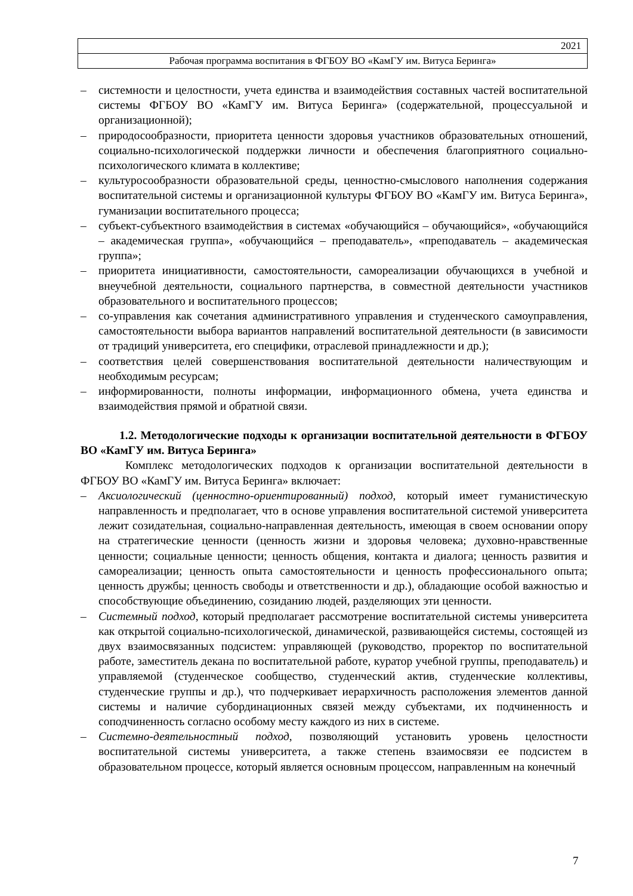| 2021 |
| Рабочая программа воспитания в ФГБОУ ВО «КамГУ им. Витуса Беринга» |
– системности и целостности, учета единства и взаимодействия составных частей воспитательной системы ФГБОУ ВО «КамГУ им. Витуса Беринга» (содержательной, процессуальной и организационной);
– природосообразности, приоритета ценности здоровья участников образовательных отношений, социально-психологической поддержки личности и обеспечения благоприятного социально-психологического климата в коллективе;
– культуросообразности образовательной среды, ценностно-смыслового наполнения содержания воспитательной системы и организационной культуры ФГБОУ ВО «КамГУ им. Витуса Беринга», гуманизации воспитательного процесса;
– субъект-субъектного взаимодействия в системах «обучающийся – обучающийся», «обучающийся – академическая группа», «обучающийся – преподаватель», «преподаватель – академическая группа»;
– приоритета инициативности, самостоятельности, самореализации обучающихся в учебной и внеучебной деятельности, социального партнерства, в совместной деятельности участников образовательного и воспитательного процессов;
– со-управления как сочетания административного управления и студенческого самоуправления, самостоятельности выбора вариантов направлений воспитательной деятельности (в зависимости от традиций университета, его специфики, отраслевой принадлежности и др.);
– соответствия целей совершенствования воспитательной деятельности наличествующим и необходимым ресурсам;
– информированности, полноты информации, информационного обмена, учета единства и взаимодействия прямой и обратной связи.
1.2. Методологические подходы к организации воспитательной деятельности в ФГБОУ ВО «КамГУ им. Витуса Беринга»
Комплекс методологических подходов к организации воспитательной деятельности в ФГБОУ ВО «КамГУ им. Витуса Беринга» включает:
– Аксиологический (ценностно-ориентированный) подход, который имеет гуманистическую направленность и предполагает, что в основе управления воспитательной системой университета лежит созидательная, социально-направленная деятельность, имеющая в своем основании опору на стратегические ценности (ценность жизни и здоровья человека; духовно-нравственные ценности; социальные ценности; ценность общения, контакта и диалога; ценность развития и самореализации; ценность опыта самостоятельности и ценность профессионального опыта; ценность дружбы; ценность свободы и ответственности и др.), обладающие особой важностью и способствующие объединению, созиданию людей, разделяющих эти ценности.
– Системный подход, который предполагает рассмотрение воспитательной системы университета как открытой социально-психологической, динамической, развивающейся системы, состоящей из двух взаимосвязанных подсистем: управляющей (руководство, проректор по воспитательной работе, заместитель декана по воспитательной работе, куратор учебной группы, преподаватель) и управляемой (студенческое сообщество, студенческий актив, студенческие коллективы, студенческие группы и др.), что подчеркивает иерархичность расположения элементов данной системы и наличие субординационных связей между субъектами, их подчиненность и соподчиненность согласно особому месту каждого из них в системе.
– Системно-деятельностный подход, позволяющий установить уровень целостности воспитательной системы университета, а также степень взаимосвязи ее подсистем в образовательном процессе, который является основным процессом, направленным на конечный
7